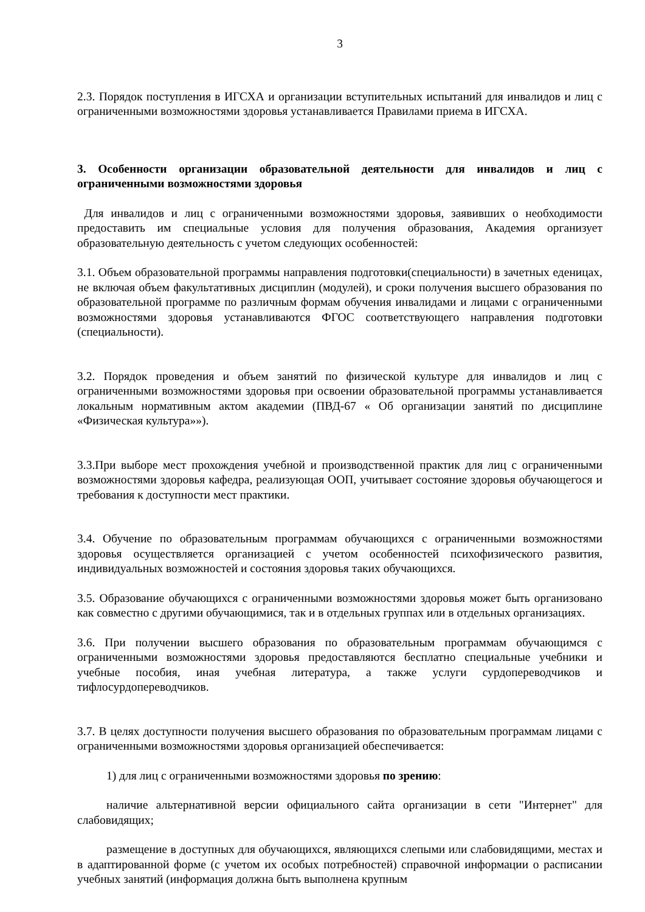3
2.3. Порядок поступления в ИГСХА и организации вступительных испытаний для инвалидов и лиц с ограниченными возможностями здоровья устанавливается Правилами приема в ИГСХА.
3. Особенности организации образовательной деятельности для инвалидов и лиц с ограниченными возможностями здоровья
Для инвалидов и лиц с ограниченными возможностями здоровья, заявивших о необходимости предоставить им специальные условия для получения образования, Академия организует образовательную деятельность с учетом следующих особенностей:
3.1. Объем образовательной программы направления подготовки(специальности) в зачетных еденицах, не включая объем факультативных дисциплин (модулей), и сроки получения высшего образования по образовательной программе по различным формам обучения инвалидами и лицами с ограниченными возможностями здоровья устанавливаются ФГОС соответствующего направления подготовки (специальности).
3.2. Порядок проведения и объем занятий по физической культуре для инвалидов и лиц с ограниченными возможностями здоровья при освоении образовательной программы устанавливается локальным нормативным актом академии (ПВД-67 « Об организации занятий по дисциплине «Физическая культура»»).
3.3.При выборе мест прохождения учебной и производственной практик для лиц с ограниченными возможностями здоровья кафедра, реализующая ООП, учитывает состояние здоровья обучающегося и требования к доступности мест практики.
3.4. Обучение по образовательным программам обучающихся с ограниченными возможностями здоровья осуществляется организацией с учетом особенностей психофизического развития, индивидуальных возможностей и состояния здоровья таких обучающихся.
3.5. Образование обучающихся с ограниченными возможностями здоровья может быть организовано как совместно с другими обучающимися, так и в отдельных группах или в отдельных организациях.
3.6. При получении высшего образования по образовательным программам обучающимся с ограниченными возможностями здоровья предоставляются бесплатно специальные учебники и учебные пособия, иная учебная литература, а также услуги сурдопереводчиков и тифлосурдопереводчиков.
3.7. В целях доступности получения высшего образования по образовательным программам лицами с ограниченными возможностями здоровья организацией обеспечивается:
1) для лиц с ограниченными возможностями здоровья по зрению:
наличие альтернативной версии официального сайта организации в сети "Интернет" для слабовидящих;
размещение в доступных для обучающихся, являющихся слепыми или слабовидящими, местах и в адаптированной форме (с учетом их особых потребностей) справочной информации о расписании учебных занятий (информация должна быть выполнена крупным